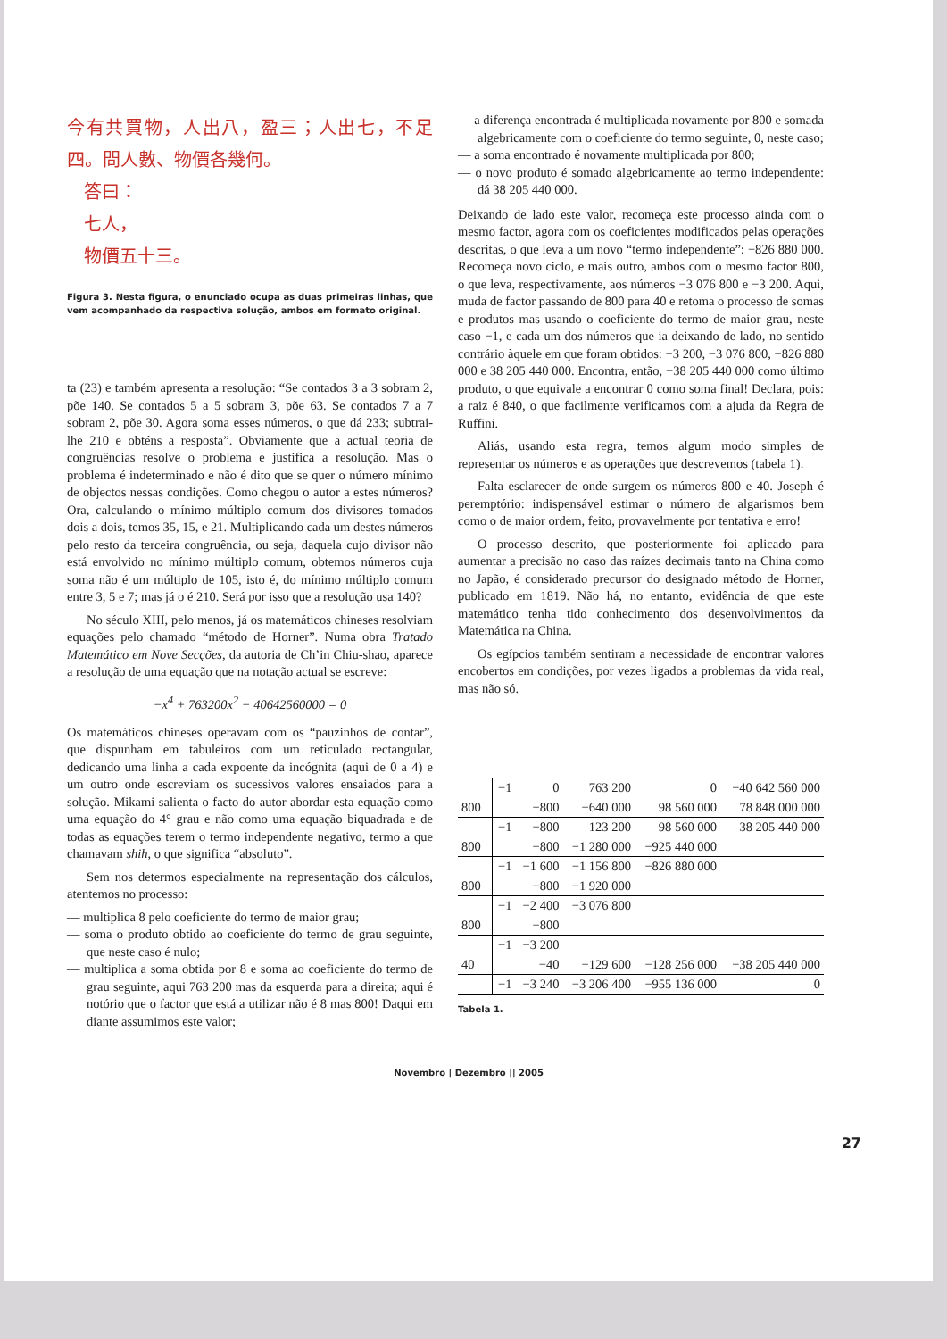今有共買物，人出八，盈三；人出七，不足四。問人數、物價各幾何。
答曰：
七人，
物價五十三。
Figura 3. Nesta figura, o enunciado ocupa as duas primeiras linhas, que vem acompanhado da respectiva solução, ambos em formato original.
ta (23) e também apresenta a resolução: “Se contados 3 a 3 sobram 2, põe 140. Se contados 5 a 5 sobram 3, põe 63. Se contados 7 a 7 sobram 2, põe 30. Agora soma esses números, o que dá 233; subtrai-lhe 210 e obténs a resposta”. Obviamente que a actual teoria de congruências resolve o problema e justifica a resolução. Mas o problema é indeterminado e não é dito que se quer o número mínimo de objectos nessas condições. Como chegou o autor a estes números? Ora, calculando o mínimo múltiplo comum dos divisores tomados dois a dois, temos 35, 15, e 21. Multiplicando cada um destes números pelo resto da terceira congruência, ou seja, daquela cujo divisor não está envolvido no mínimo múltiplo comum, obtemos números cuja soma não é um múltiplo de 105, isto é, do mínimo múltiplo comum entre 3, 5 e 7; mas já o é 210. Será por isso que a resolução usa 140?
No século XIII, pelo menos, já os matemáticos chineses resolviam equações pelo chamado “método de Horner”. Numa obra Tratado Matemático em Nove Secções, da autoria de Ch’in Chiu-shao, aparece a resolução de uma equação que na notação actual se escreve:
−x<sup>4</sup> + 763200x<sup>2</sup> − 40642560000 = 0
Os matemáticos chineses operavam com os “pauzinhos de contar”, que dispunham em tabuleiros com um reticulado rectangular, dedicando uma linha a cada expoente da incógnita (aqui de 0 a 4) e um outro onde escreviam os sucessivos valores ensaiados para a solução. Mikami salienta o facto do autor abordar esta equação como uma equação do 4° grau e não como uma equação biquadrada e de todas as equações terem o termo independente negativo, termo a que chamavam shih, o que significa “absoluto”.
Sem nos determos especialmente na representação dos cálculos, atentemos no processo:
— multiplica 8 pelo coeficiente do termo de maior grau;
— soma o produto obtido ao coeficiente do termo de grau seguinte, que neste caso é nulo;
— multiplica a soma obtida por 8 e soma ao coeficiente do termo de grau seguinte, aqui 763 200 mas da esquerda para a direita; aqui é notório que o factor que está a utilizar não é 8 mas 800! Daqui em diante assumimos este valor;
— a diferença encontrada é multiplicada novamente por 800 e somada algebricamente com o coeficiente do termo seguinte, 0, neste caso;
— a soma encontrado é novamente multiplicada por 800;
— o novo produto é somado algebricamente ao termo independente: dá 38 205 440 000.
Deixando de lado este valor, recomeça este processo ainda com o mesmo factor, agora com os coeficientes modificados pelas operações descritas, o que leva a um novo “termo independente”: −826 880 000. Recomeça novo ciclo, e mais outro, ambos com o mesmo factor 800, o que leva, respectivamente, aos números −3 076 800 e −3 200. Aqui, muda de factor passando de 800 para 40 e retoma o processo de somas e produtos mas usando o coeficiente do termo de maior grau, neste caso −1, e cada um dos números que ia deixando de lado, no sentido contrário àquele em que foram obtidos: −3 200, −3 076 800, −826 880 000 e 38 205 440 000. Encontra, então, −38 205 440 000 como último produto, o que equivale a encontrar 0 como soma final! Declara, pois: a raiz é 840, o que facilmente verificamos com a ajuda da Regra de Ruffini.
Aliás, usando esta regra, temos algum modo simples de representar os números e as operações que descrevemos (tabela 1).
Falta esclarecer de onde surgem os números 800 e 40. Joseph é peremptório: indispensável estimar o número de algarismos bem como o de maior ordem, feito, provavelmente por tentativa e erro!
O processo descrito, que posteriormente foi aplicado para aumentar a precisão no caso das raízes decimais tanto na China como no Japão, é considerado precursor do designado método de Horner, publicado em 1819. Não há, no entanto, evidência de que este matemático tenha tido conhecimento dos desenvolvimentos da Matemática na China.
Os egípcios também sentiram a necessidade de encontrar valores encobertos em condições, por vezes ligados a problemas da vida real, mas não só.
| | −1 | 0 | 763 200 | 0 | −40 642 560 000 |
| 800 | | −800 | −640 000 | 98 560 000 | 78 848 000 000 |
| | −1 | −800 | 123 200 | 98 560 000 | 38 205 440 000 |
| 800 | | −800 | −1 280 000 | −925 440 000 | |
| | −1 | −1 600 | −1 156 800 | −826 880 000 | |
| 800 | | −800 | −1 920 000 | | |
| | −1 | −2 400 | −3 076 800 | | |
| 800 | | −800 | | | |
| | −1 | −3 200 | | | |
| 40 | | −40 | −129 600 | −128 256 000 | −38 205 440 000 |
| | −1 | −3 240 | −3 206 400 | −955 136 000 | 0 |
Tabela 1.
Novembro | Dezembro || 2005
27